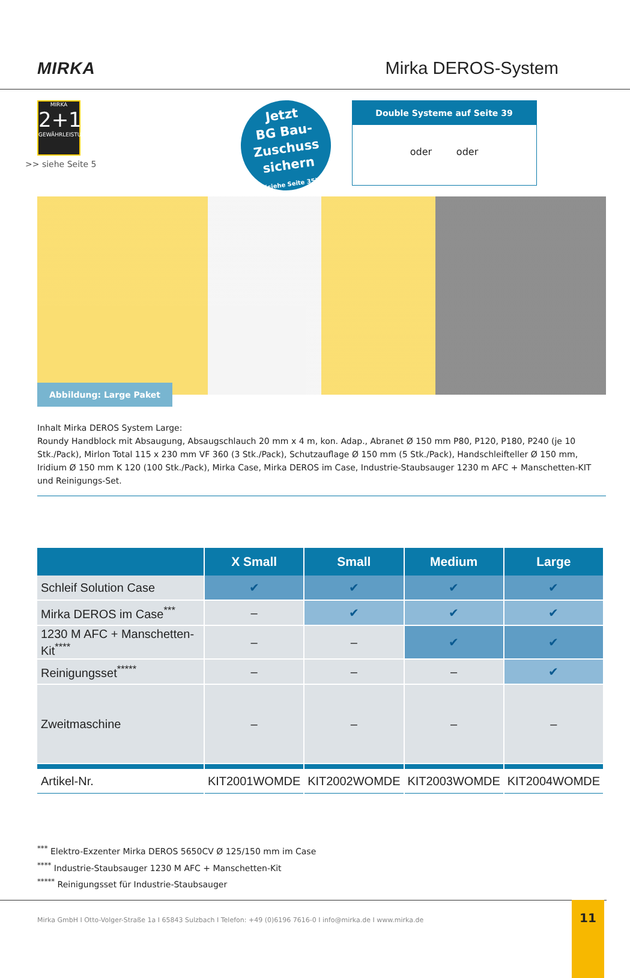MIRKA Mirka DEROS-System
MIRKA
2+1
GEWÄHRLEISTUNG
>> siehe Seite 5
Jetzt
BG Bau-
Zuschuss
sichern
(siehe Seite 35)
Double Systeme auf Seite 39
oder oder
Abbildung: Large Paket
Inhalt Mirka DEROS System Large:
Roundy Handblock mit Absaugung, Absaugschlauch 20 mm x 4 m, kon. Adap., Abranet Ø 150 mm P80, P120, P180, P240 (je 10 Stk./Pack), Mirlon Total 115 x 230 mm VF 360 (3 Stk./Pack), Schutzauflage Ø 150 mm (5 Stk./Pack), Handschleifteller Ø 150 mm, Iridium Ø 150 mm K 120 (100 Stk./Pack), Mirka Case, Mirka DEROS im Case, Industrie-Staubsauger 1230 m AFC + Manschetten-KIT und Reinigungs-Set.
| | X Small | Small | Medium | Large |
| --- | --- | --- | --- | --- |
| Schleif Solution Case | ✔ | ✔ | ✔ | ✔ |
| Mirka DEROS im Case<sup>***</sup> | – | ✔ | ✔ | ✔ |
| 1230 M AFC + Manschetten-Kit<sup>****</sup> | – | – | ✔ | ✔ |
| Reinigungsset<sup>*****</sup> | – | – | – | ✔ |
| Zweitmaschine | – | – | – | – |
| Artikel-Nr. | KIT2001WOMDE | KIT2002WOMDE | KIT2003WOMDE | KIT2004WOMDE |
<sup>***</sup> Elektro-Exzenter Mirka DEROS 5650CV Ø 125/150 mm im Case
<sup>****</sup> Industrie-Staubsauger 1230 M AFC + Manschetten-Kit
<sup>*****</sup> Reinigungsset für Industrie-Staubsauger
Mirka GmbH I Otto-Volger-Straße 1a I 65843 Sulzbach I Telefon: +49 (0)6196 7616-0 I info@mirka.de I www.mirka.de 11